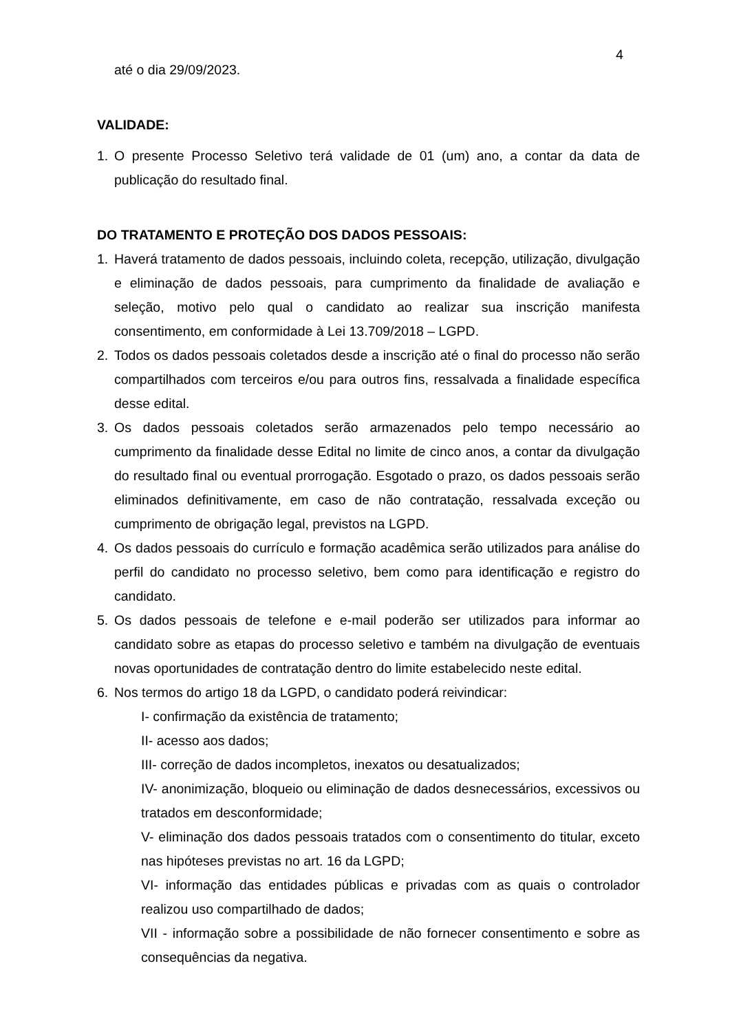4
até o dia 29/09/2023.
VALIDADE:
1. O presente Processo Seletivo terá validade de 01 (um) ano, a contar da data de publicação do resultado final.
DO TRATAMENTO E PROTEÇÃO DOS DADOS PESSOAIS:
1. Haverá tratamento de dados pessoais, incluindo coleta, recepção, utilização, divulgação e eliminação de dados pessoais, para cumprimento da finalidade de avaliação e seleção, motivo pelo qual o candidato ao realizar sua inscrição manifesta consentimento, em conformidade à Lei 13.709/2018 – LGPD.
2. Todos os dados pessoais coletados desde a inscrição até o final do processo não serão compartilhados com terceiros e/ou para outros fins, ressalvada a finalidade específica desse edital.
3. Os dados pessoais coletados serão armazenados pelo tempo necessário ao cumprimento da finalidade desse Edital no limite de cinco anos, a contar da divulgação do resultado final ou eventual prorrogação. Esgotado o prazo, os dados pessoais serão eliminados definitivamente, em caso de não contratação, ressalvada exceção ou cumprimento de obrigação legal, previstos na LGPD.
4. Os dados pessoais do currículo e formação acadêmica serão utilizados para análise do perfil do candidato no processo seletivo, bem como para identificação e registro do candidato.
5. Os dados pessoais de telefone e e-mail poderão ser utilizados para informar ao candidato sobre as etapas do processo seletivo e também na divulgação de eventuais novas oportunidades de contratação dentro do limite estabelecido neste edital.
6. Nos termos do artigo 18 da LGPD, o candidato poderá reivindicar:
I- confirmação da existência de tratamento;
II- acesso aos dados;
III- correção de dados incompletos, inexatos ou desatualizados;
IV- anonimização, bloqueio ou eliminação de dados desnecessários, excessivos ou tratados em desconformidade;
V- eliminação dos dados pessoais tratados com o consentimento do titular, exceto nas hipóteses previstas no art. 16 da LGPD;
VI- informação das entidades públicas e privadas com as quais o controlador realizou uso compartilhado de dados;
VII - informação sobre a possibilidade de não fornecer consentimento e sobre as consequências da negativa.